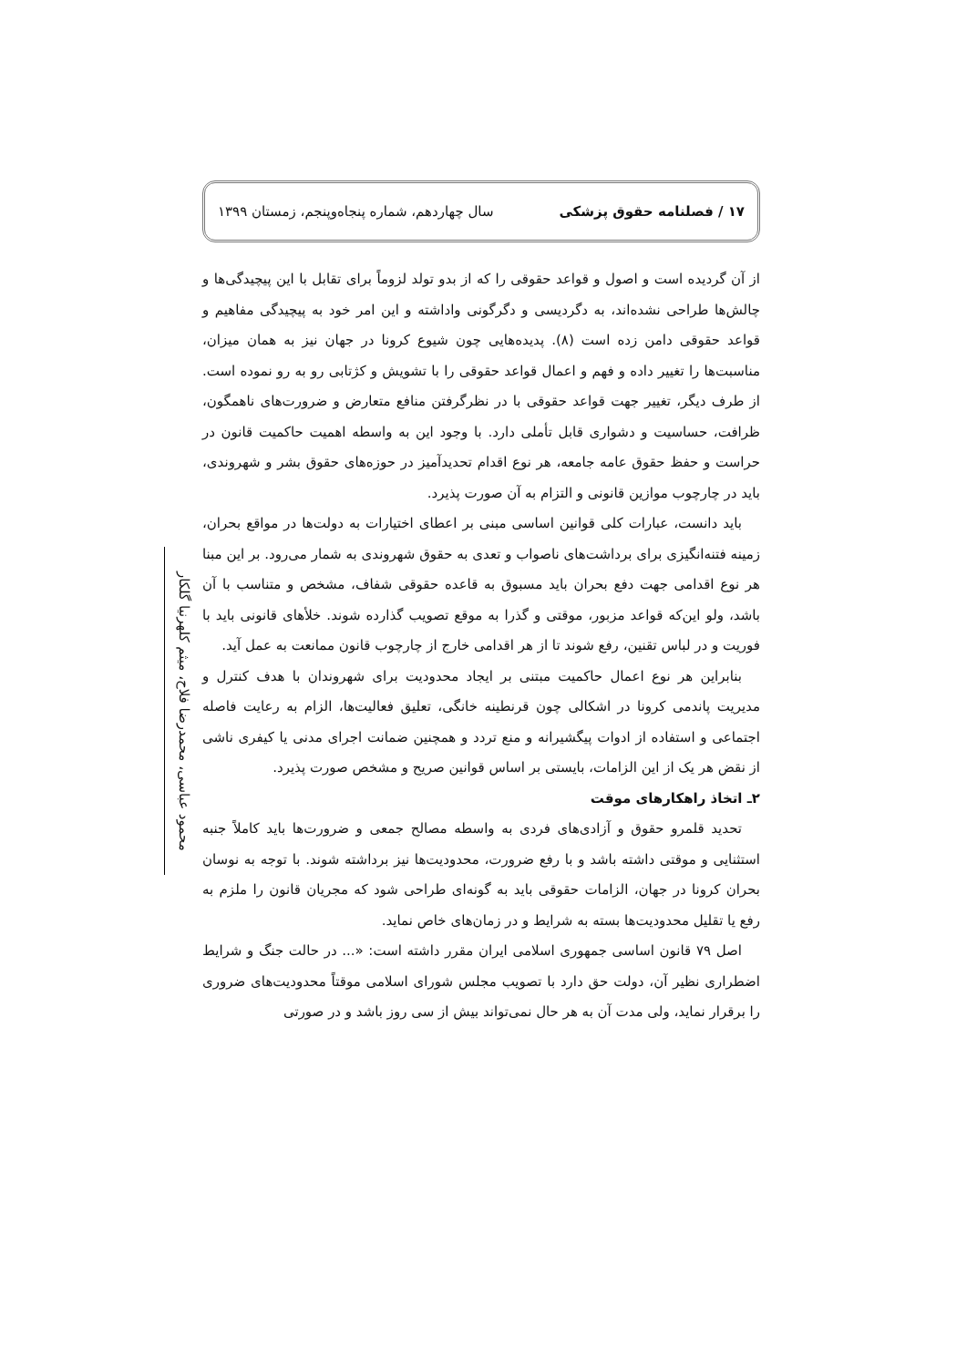۱۷ / فصلنامه حقوق پزشکی سال چهاردهم، شماره پنجاه‌وپنجم، زمستان ۱۳۹۹
از آن گردیده است و اصول و قواعد حقوقی را که از بدو تولد لزوماً برای تقابل با این پیچیدگی‌ها و چالش‌ها طراحی نشده‌اند، به دگردیسی و دگرگونی واداشته و این امر خود به پیچیدگی مفاهیم و قواعد حقوقی دامن زده است (۸). پدیده‌هایی چون شیوع کرونا در جهان نیز به همان میزان، مناسبت‌ها را تغییر داده و فهم و اعمال قواعد حقوقی را با تشویش و کژتابی رو به رو نموده است. از طرف دیگر، تغییر جهت قواعد حقوقی با در نظرگرفتن منافع متعارض و ضرورت‌های ناهمگون، ظرافت، حساسیت و دشواری قابل تأملی دارد. با وجود این به واسطه اهمیت حاکمیت قانون در حراست و حفظ حقوق عامه جامعه، هر نوع اقدام تحدیدآمیز در حوزه‌های حقوق بشر و شهروندی، باید در چارچوب موازین قانونی و التزام به آن صورت پذیرد.
باید دانست، عبارات کلی قوانین اساسی مبنی بر اعطای اختیارات به دولت‌ها در مواقع بحران، زمینه فتنه‌انگیزی برای برداشت‌های ناصواب و تعدی به حقوق شهروندی به شمار می‌رود. بر این مبنا هر نوع اقدامی جهت دفع بحران باید مسبوق به قاعده حقوقی شفاف، مشخص و متناسب با آن باشد، ولو این‌که قواعد مزبور، موقتی و گذرا به موقع تصویب گذارده شوند. خلأهای قانونی باید با فوریت و در لباس تقنین، رفع شوند تا از هر اقدامی خارج از چارچوب قانون ممانعت به عمل آید.
بنابراین هر نوع اعمال حاکمیت مبتنی بر ایجاد محدودیت برای شهروندان با هدف کنترل و مدیریت پاندمی کرونا در اشکالی چون قرنطینه خانگی، تعلیق فعالیت‌ها، الزام به رعایت فاصله اجتماعی و استفاده از ادوات پیگشیرانه و منع تردد و همچنین ضمانت اجرای مدنی یا کیفری ناشی از نقض هر یک از این الزامات، بایستی بر اساس قوانین صریح و مشخص صورت پذیرد.
۲ـ اتخاذ راهکارهای موقت
تحدید قلمرو حقوق و آزادی‌های فردی به واسطه مصالح جمعی و ضرورت‌ها باید کاملاً جنبه استثنایی و موقتی داشته باشد و با رفع ضرورت، محدودیت‌ها نیز برداشته شوند. با توجه به نوسان بحران کرونا در جهان، الزامات حقوقی باید به گونه‌ای طراحی شود که مجریان قانون را ملزم به رفع یا تقلیل محدودیت‌ها بسته به شرایط و در زمان‌های خاص نماید.
اصل ۷۹ قانون اساسی جمهوری اسلامی ایران مقرر داشته است: «... در حالت جنگ و شرایط اضطراری نظیر آن، دولت حق دارد با تصویب مجلس شورای اسلامی موقتاً محدودیت‌های ضروری را برقرار نماید، ولی مدت آن به هر حال نمی‌تواند بیش از سی روز باشد و در صورتی
محمود عباسی، محمدرضا فلاح، میثم کلهرنیا گلکار